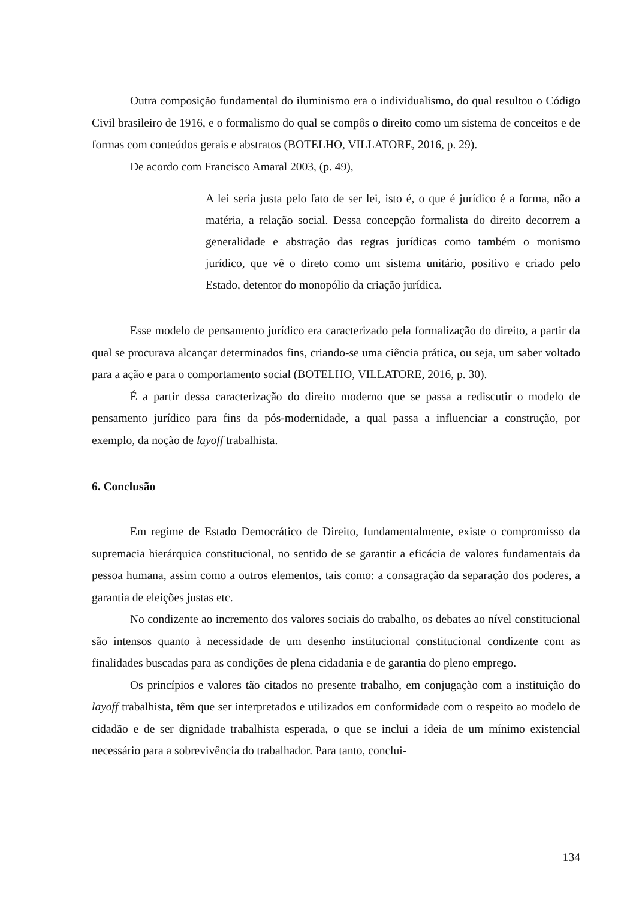Outra composição fundamental do iluminismo era o individualismo, do qual resultou o Código Civil brasileiro de 1916, e o formalismo do qual se compôs o direito como um sistema de conceitos e de formas com conteúdos gerais e abstratos (BOTELHO, VILLATORE, 2016, p. 29).
De acordo com Francisco Amaral 2003, (p. 49),
A lei seria justa pelo fato de ser lei, isto é, o que é jurídico é a forma, não a matéria, a relação social. Dessa concepção formalista do direito decorrem a generalidade e abstração das regras jurídicas como também o monismo jurídico, que vê o direto como um sistema unitário, positivo e criado pelo Estado, detentor do monopólio da criação jurídica.
Esse modelo de pensamento jurídico era caracterizado pela formalização do direito, a partir da qual se procurava alcançar determinados fins, criando-se uma ciência prática, ou seja, um saber voltado para a ação e para o comportamento social (BOTELHO, VILLATORE, 2016, p. 30).
É a partir dessa caracterização do direito moderno que se passa a rediscutir o modelo de pensamento jurídico para fins da pós-modernidade, a qual passa a influenciar a construção, por exemplo, da noção de layoff trabalhista.
6. Conclusão
Em regime de Estado Democrático de Direito, fundamentalmente, existe o compromisso da supremacia hierárquica constitucional, no sentido de se garantir a eficácia de valores fundamentais da pessoa humana, assim como a outros elementos, tais como: a consagração da separação dos poderes, a garantia de eleições justas etc.
No condizente ao incremento dos valores sociais do trabalho, os debates ao nível constitucional são intensos quanto à necessidade de um desenho institucional constitucional condizente com as finalidades buscadas para as condições de plena cidadania e de garantia do pleno emprego.
Os princípios e valores tão citados no presente trabalho, em conjugação com a instituição do layoff trabalhista, têm que ser interpretados e utilizados em conformidade com o respeito ao modelo de cidadão e de ser dignidade trabalhista esperada, o que se inclui a ideia de um mínimo existencial necessário para a sobrevivência do trabalhador. Para tanto, conclui-
134